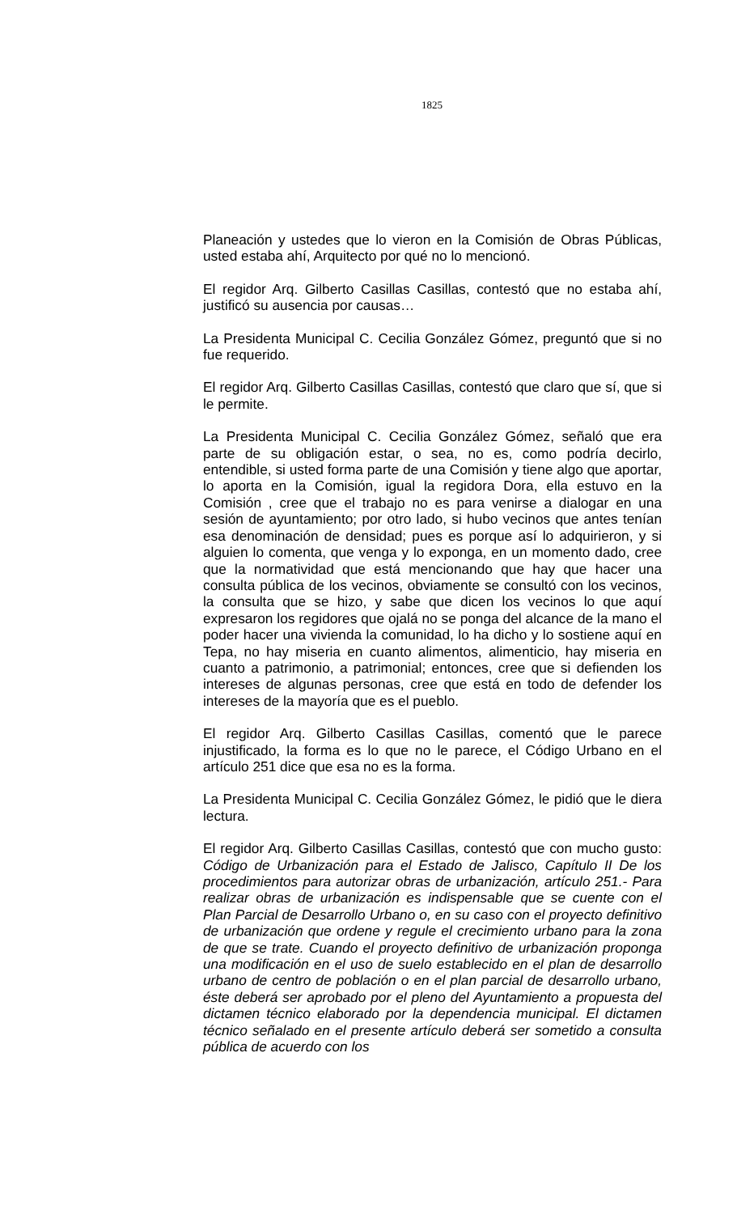1825
Planeación y ustedes que lo vieron en la Comisión de Obras Públicas, usted estaba ahí, Arquitecto por qué no lo mencionó.
El regidor Arq. Gilberto Casillas Casillas, contestó que no estaba ahí, justificó su ausencia por causas…
La Presidenta Municipal C. Cecilia González Gómez, preguntó que si no fue requerido.
El regidor Arq. Gilberto Casillas Casillas, contestó que claro que sí, que si le permite.
La Presidenta Municipal C. Cecilia González Gómez, señaló que era parte de su obligación estar, o sea, no es, como podría decirlo, entendible, si usted forma parte de una Comisión y tiene algo que aportar, lo aporta en la Comisión, igual la regidora Dora, ella estuvo en la Comisión , cree que el trabajo no es para venirse a dialogar en una sesión de ayuntamiento; por otro lado, si hubo vecinos que antes tenían esa denominación de densidad; pues es porque así lo adquirieron, y si alguien lo comenta, que venga y lo exponga, en un momento dado, cree que la normatividad que está mencionando que hay que hacer una consulta pública de los vecinos, obviamente se consultó con los vecinos, la consulta que se hizo, y sabe que dicen los vecinos lo que aquí expresaron los regidores que ojalá no se ponga del alcance de la mano el poder hacer una vivienda la comunidad, lo ha dicho y lo sostiene aquí en Tepa, no hay miseria en cuanto alimentos, alimenticio, hay miseria en cuanto a patrimonio, a patrimonial; entonces, cree que si defienden los intereses de algunas personas, cree que está en todo de defender los intereses de la mayoría que es el pueblo.
El regidor Arq. Gilberto Casillas Casillas, comentó que le parece injustificado, la forma es lo que no le parece, el Código Urbano en el artículo 251 dice que esa no es la forma.
La Presidenta Municipal C. Cecilia González Gómez, le pidió que le diera lectura.
El regidor Arq. Gilberto Casillas Casillas, contestó que con mucho gusto: Código de Urbanización para el Estado de Jalisco, Capítulo II De los procedimientos para autorizar obras de urbanización, artículo 251.- Para realizar obras de urbanización es indispensable que se cuente con el Plan Parcial de Desarrollo Urbano o, en su caso con el proyecto definitivo de urbanización que ordene y regule el crecimiento urbano para la zona de que se trate. Cuando el proyecto definitivo de urbanización proponga una modificación en el uso de suelo establecido en el plan de desarrollo urbano de centro de población o en el plan parcial de desarrollo urbano, éste deberá ser aprobado por el pleno del Ayuntamiento a propuesta del dictamen técnico elaborado por la dependencia municipal. El dictamen técnico señalado en el presente artículo deberá ser sometido a consulta pública de acuerdo con los